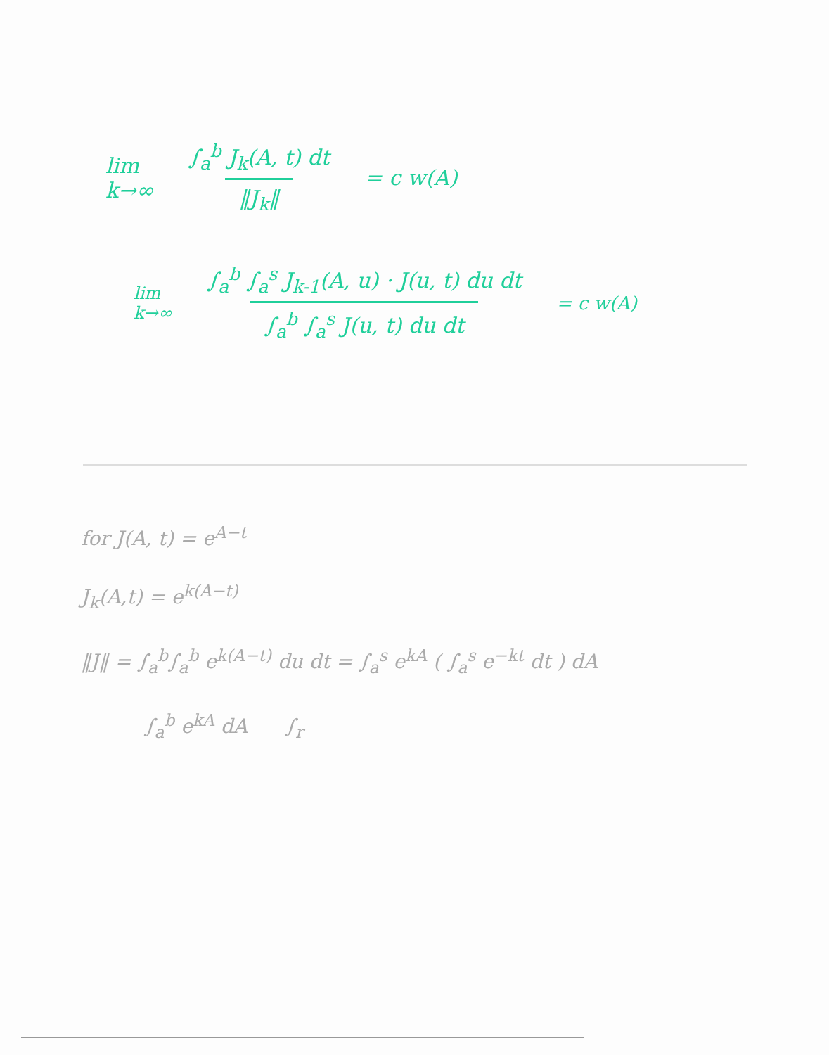lim
k→∞ ∫<sub>a</sub><sup>b</sup> J<sub>k</sub>(A, t) dt ‖J<sub>k</sub>‖ = c w(A)
lim
k→∞ ∫<sub>a</sub><sup>b</sup> ∫<sub>a</sub><sup>s</sup> J<sub>k-1</sub>(A, u) · J(u, t) du dt ∫<sub>a</sub><sup>b</sup> ∫<sub>a</sub><sup>s</sup> J(u, t) du dt = c w(A)
for J(A, t) = e<sup>A−t</sup>
J<sub>k</sub>(A,t) = e<sup>k(A−t)</sup>
‖J‖ = ∫<sub>a</sub><sup>b</sup>∫<sub>a</sub><sup>b</sup> e<sup>k(A−t)</sup> du dt = ∫<sub>a</sub><sup>s</sup> e<sup>kA</sup> ( ∫<sub>a</sub><sup>s</sup> e<sup>−kt</sup> dt ) dA
∫<sub>a</sub><sup>b</sup> e<sup>kA</sup> dA ∫<sub>r</sub>